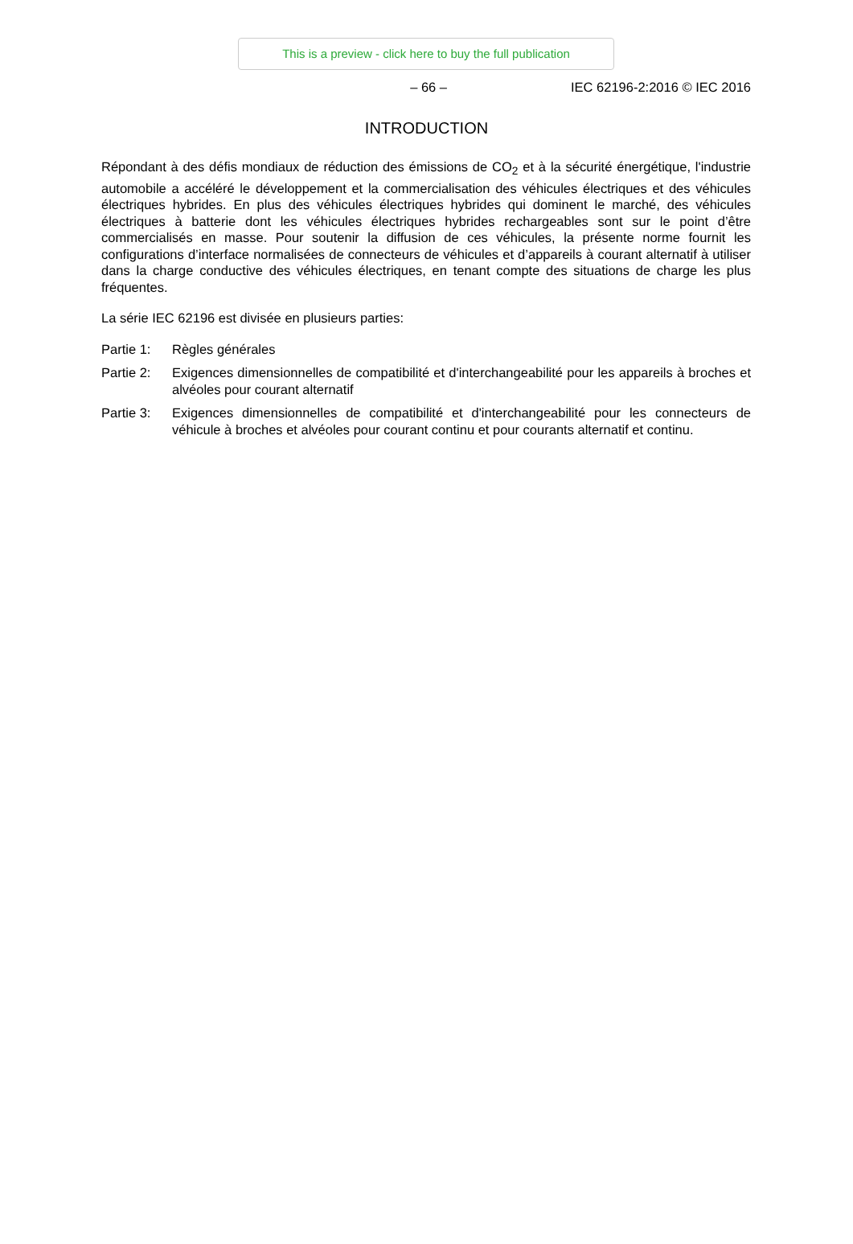This is a preview - click here to buy the full publication
– 66 – IEC 62196-2:2016 © IEC 2016
INTRODUCTION
Répondant à des défis mondiaux de réduction des émissions de CO<sub>2</sub> et à la sécurité énergétique, l'industrie automobile a accéléré le développement et la commercialisation des véhicules électriques et des véhicules électriques hybrides. En plus des véhicules électriques hybrides qui dominent le marché, des véhicules électriques à batterie dont les véhicules électriques hybrides rechargeables sont sur le point d’être commercialisés en masse. Pour soutenir la diffusion de ces véhicules, la présente norme fournit les configurations d’interface normalisées de connecteurs de véhicules et d’appareils à courant alternatif à utiliser dans la charge conductive des véhicules électriques, en tenant compte des situations de charge les plus fréquentes.
La série IEC 62196 est divisée en plusieurs parties:
Partie 1:
Règles générales
Partie 2:
Exigences dimensionnelles de compatibilité et d'interchangeabilité pour les appareils à broches et alvéoles pour courant alternatif
Partie 3:
Exigences dimensionnelles de compatibilité et d'interchangeabilité pour les connecteurs de véhicule à broches et alvéoles pour courant continu et pour courants alternatif et continu.